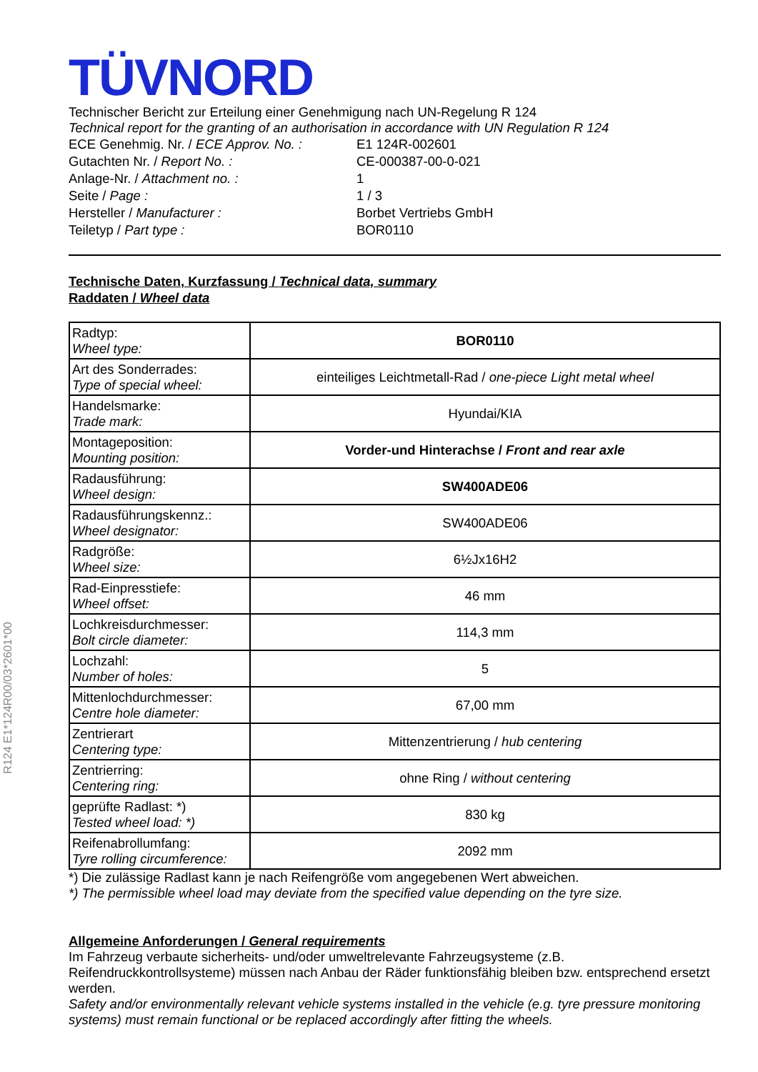R124 E1*124R00/03*2601*00
TÜVNORD
Technischer Bericht zur Erteilung einer Genehmigung nach UN-Regelung R 124
Technical report for the granting of an authorisation in accordance with UN Regulation R 124
| ECE Genehmig. Nr. / ECE Approv. No. : | E1 124R-002601 |
| Gutachten Nr. / Report No. : | CE-000387-00-0-021 |
| Anlage-Nr. / Attachment no. : | 1 |
| Seite / Page : | 1 / 3 |
| Hersteller / Manufacturer : | Borbet Vertriebs GmbH |
| Teiletyp / Part type : | BOR0110 |
Technische Daten, Kurzfassung / Technical data, summary
Raddaten / Wheel data
| Radtyp: Wheel type: | BOR0110 |
| Art des Sonderrades: Type of special wheel: | einteiliges Leichtmetall-Rad / one-piece Light metal wheel |
| Handelsmarke: Trade mark: | Hyundai/KIA |
| Montageposition: Mounting position: | Vorder-und Hinterachse / Front and rear axle |
| Radausführung: Wheel design: | SW400ADE06 |
| Radausführungskennz.: Wheel designator: | SW400ADE06 |
| Radgröße: Wheel size: | 6½Jx16H2 |
| Rad-Einpresstiefe: Wheel offset: | 46 mm |
| Lochkreisdurchmesser: Bolt circle diameter: | 114,3 mm |
| Lochzahl: Number of holes: | 5 |
| Mittenlochdurchmesser: Centre hole diameter: | 67,00 mm |
| Zentrierart Centering type: | Mittenzentrierung / hub centering |
| Zentrierring: Centering ring: | ohne Ring / without centering |
| geprüfte Radlast: *) Tested wheel load: *) | 830 kg |
| Reifenabrollumfang: Tyre rolling circumference: | 2092 mm |
*) Die zulässige Radlast kann je nach Reifengröße vom angegebenen Wert abweichen.
*) The permissible wheel load may deviate from the specified value depending on the tyre size.
Allgemeine Anforderungen / General requirements
Im Fahrzeug verbaute sicherheits- und/oder umweltrelevante Fahrzeugsysteme (z.B. Reifendruckkontrollsysteme) müssen nach Anbau der Räder funktionsfähig bleiben bzw. entsprechend ersetzt werden.
Safety and/or environmentally relevant vehicle systems installed in the vehicle (e.g. tyre pressure monitoring systems) must remain functional or be replaced accordingly after fitting the wheels.